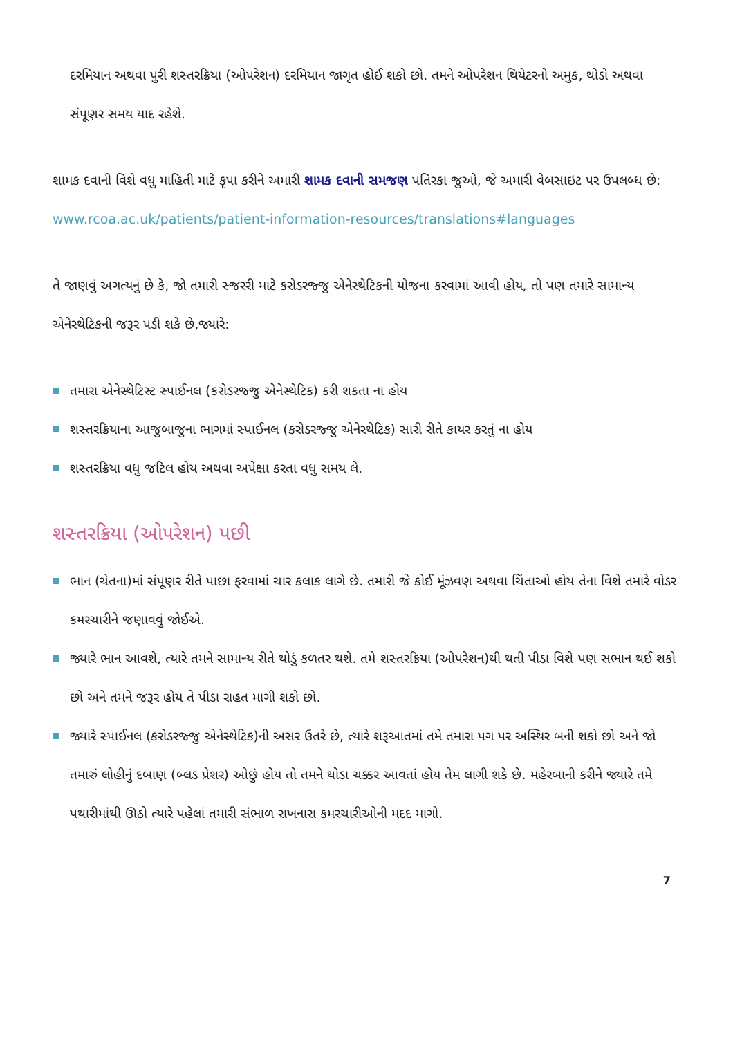દરમિયાન અથવા પુરી શસ્તરક્રિયા (ઓપરેશન) દરમિયાન જાગૃત હોઈ શકો છો. તમને ઓપરેશન થિયેટરનો અમુક, થોડો અથવા સંપૂણર સમય યાદ રહેશે.
શામક દવાની વિશે વધુ માહિતી માટે કૃપા કરીને અમારી શામક દવાની સમજણ પતિરકા જુઓ, જે અમારી વેબસાઇટ પર ઉપલબ્ધ છે:
www.rcoa.ac.uk/patients/patient-information-resources/translations#languages
તે જાણવું અગત્યનું છે કે, જો તમારી સ્જરરી માટે કરોડરજ્જુ એનેસ્થેટિકની યોજના કરવામાં આવી હોય, તો પણ તમારે સામાન્ય એનેસ્થેટિકની જરૂર પડી શકે છે,જ્યારે:
તમારા એનેસ્થેટિસ્ટ સ્પાઈનલ (કરોડરજ્જુ એનેસ્થેટિક) કરી શકતા ના હોય
શસ્તરક્રિયાના આજુબાજુના ભાગમાં સ્પાઈનલ (કરોડરજ્જુ એનેસ્થેટિક) સારી રીતે કાયર કરતું ના હોય
શસ્તરક્રિયા વધુ જટિલ હોય અથવા અપેક્ષા કરતા વધુ સમય લે.
શસ્તરક્રિયા (ઓપરેશન) પછી
ભાન (ચેતના)માં સંપૂણર રીતે પાછા ફરવામાં ચાર કલાક લાગે છે. તમારી જે કોઈ મૂંઝવણ અથવા ચિંતાઓ હોય તેના વિશે તમારે વોડર કમરચારીને જણાવવું જોઈએ.
જ્યારે ભાન આવશે, ત્યારે તમને સામાન્ય રીતે થોડું કળતર થશે. તમે શસ્તરક્રિયા (ઓપરેશન)થી થતી પીડા વિશે પણ સભાન થઈ શકો છો અને તમને જરૂર હોય તે પીડા રાહત માગી શકો છો.
જ્યારે સ્પાઈનલ (કરોડરજ્જુ એનેસ્થેટિક)ની અસર ઉતરે છે, ત્યારે શરૂઆતમાં તમે તમારા પગ પર અસ્થિર બની શકો છો અને જો તમારું લોહીનું દબાણ (બ્લડ પ્રેશર) ઓછું હોય તો તમને થોડા ચક્કર આવતાં હોય તેમ લાગી શકે છે. મહેરબાની કરીને જ્યારે તમે પથારીમાંથી ઊઠો ત્યારે પહેલાં તમારી સંભાળ રાખનારા કમરચારીઓની મદદ માગો.
7